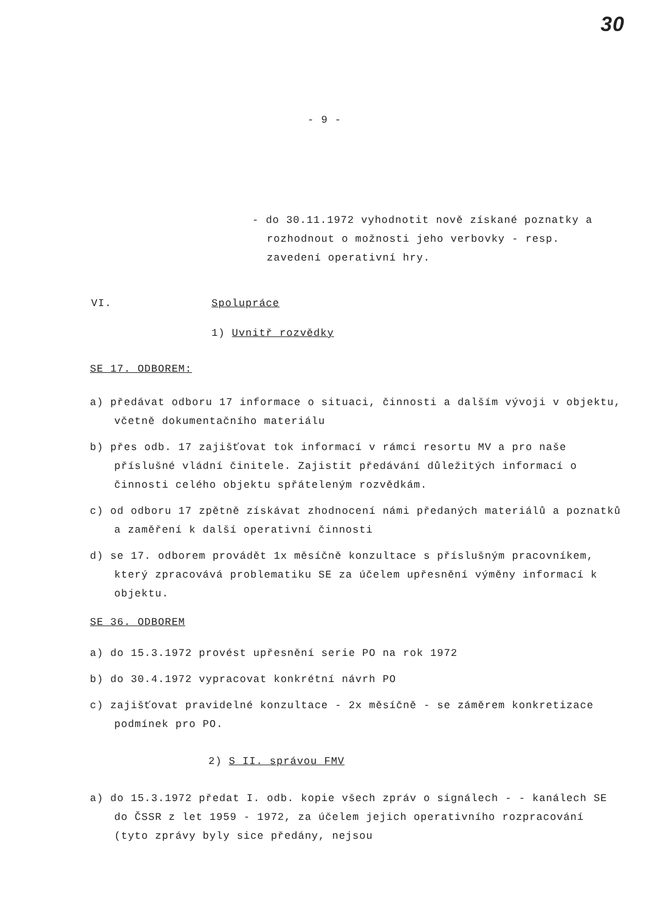30
- 9 -
- do 30.11.1972 vyhodnotit nově získané poznatky a rozhodnout o možnosti jeho verbovky - resp. zavedení operativní hry.
VI. Spolupráce
1) Uvnitř rozvědky
SE 17. ODBOREM:
a) předávat odboru 17 informace o situaci, činnosti a dalším vývoji v objektu, včetně dokumentačního materiálu
b) přes odb. 17 zajišťovat tok informací v rámci resortu MV a pro naše příslušné vládní činitele. Zajistit předávání důležitých informací o činnosti celého objektu spřáteleným rozvědkám.
c) od odboru 17 zpětně získávat zhodnocení námi předaných materiálů a poznatků a zaměření k další operativní činnosti
d) se 17. odborem provádět 1x měsíčně konzultace s příslušným pracovníkem, který zpracovává problematiku SE za účelem upřesnění výměny informací k objektu.
SE 36. ODBOREM
a) do 15.3.1972 provést upřesnění serie PO na rok 1972
b) do 30.4.1972 vypracovat konkrétní návrh PO
c) zajišťovat pravidelné konzultace - 2x měsíčně - se záměrem konkretizace podmínek pro PO.
2) S II. správou FMV
a) do 15.3.1972 předat I. odb. kopie všech zpráv o signálech - - kanálech SE do ČSSR z let 1959 - 1972, za účelem jejich operativního rozpracování (tyto zprávy byly sice předány, nejsou